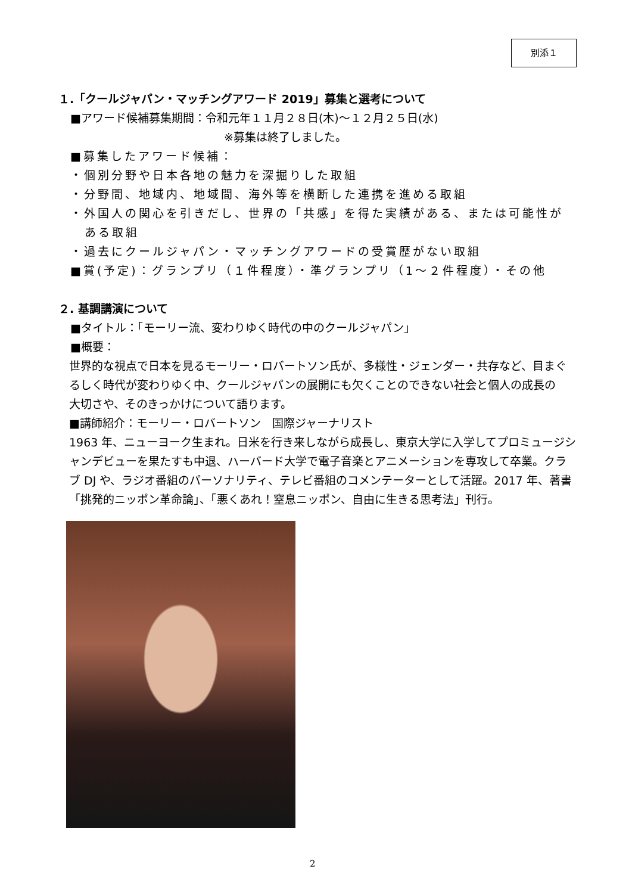別添１
１.「クールジャパン・マッチングアワード 2019」募集と選考について
■アワード候補募集期間：令和元年１１月２８日(木)～１２月２５日(水)
※募集は終了しました。
■募集したアワード候補：
・個別分野や日本各地の魅力を深掘りした取組
・分野間、地域内、地域間、海外等を横断した連携を進める取組
・外国人の関心を引きだし、世界の「共感」を得た実績がある、または可能性が
ある取組
・過去にクールジャパン・マッチングアワードの受賞歴がない取組
■賞(予定)：グランプリ（１件程度）・準グランプリ（1～２件程度）・その他
２. 基調講演について
■タイトル：「モーリー流、変わりゆく時代の中のクールジャパン」
■概要：
世界的な視点で日本を見るモーリー・ロバートソン氏が、多様性・ジェンダー・共存など、目まぐるしく時代が変わりゆく中、クールジャパンの展開にも欠くことのできない社会と個人の成長の
大切さや、そのきっかけについて語ります。
■講師紹介：モーリー・ロバートソン　国際ジャーナリスト
1963 年、ニューヨーク生まれ。日米を行き来しながら成長し、東京大学に入学してプロミュージシャンデビューを果たすも中退、ハーバード大学で電子音楽とアニメーションを専攻して卒業。クラブ DJ や、ラジオ番組のパーソナリティ、テレビ番組のコメンテーターとして活躍。2017 年、著書「挑発的ニッポン革命論」、「悪くあれ！窒息ニッポン、自由に生きる思考法」刊行。
2